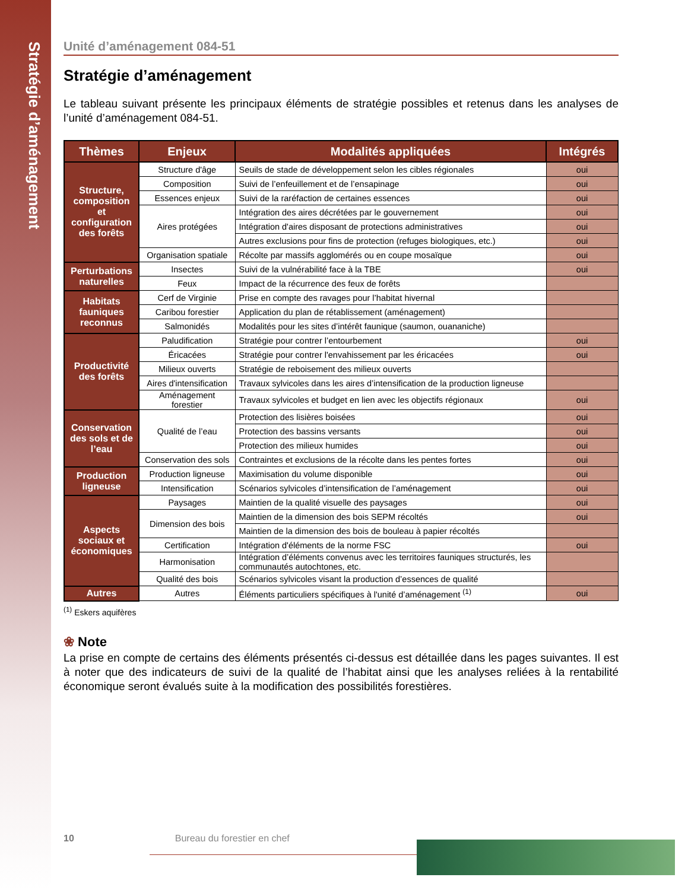Stratégie d’aménagement
Unité d’aménagement 084-51
Stratégie d’aménagement
Le tableau suivant présente les principaux éléments de stratégie possibles et retenus dans les analyses de l’unité d’aménagement 084-51.
| Thèmes | Enjeux | Modalités appliquées | Intégrés |
| --- | --- | --- | --- |
| Structure, composition et configuration des forêts | Structure d'âge | Seuils de stade de développement selon les cibles régionales | oui |
| | Composition | Suivi de l’enfeuillement et de l’ensapinage | oui |
| | Essences enjeux | Suivi de la raréfaction de certaines essences | oui |
| | Aires protégées | Intégration des aires décrétées par le gouvernement | oui |
| | | Intégration d'aires disposant de protections administratives | oui |
| | | Autres exclusions pour fins de protection (refuges biologiques, etc.) | oui |
| | Organisation spatiale | Récolte par massifs agglomérés ou en coupe mosaïque | oui |
| Perturbations naturelles | Insectes | Suivi de la vulnérabilité face à la TBE | oui |
| | Feux | Impact de la récurrence des feux de forêts | |
| Habitats fauniques reconnus | Cerf de Virginie | Prise en compte des ravages pour l’habitat hivernal | |
| | Caribou forestier | Application du plan de rétablissement (aménagement) | |
| | Salmonidés | Modalités pour les sites d’intérêt faunique (saumon, ouananiche) | |
| Productivité des forêts | Paludification | Stratégie pour contrer l’entourbement | oui |
| | Éricacées | Stratégie pour contrer l'envahissement par les éricacées | oui |
| | Milieux ouverts | Stratégie de reboisement des milieux ouverts | |
| | Aires d'intensification | Travaux sylvicoles dans les aires d’intensification de la production ligneuse | |
| | Aménagement forestier | Travaux sylvicoles et budget en lien avec les objectifs régionaux | oui |
| Conservation des sols et de l’eau | Qualité de l’eau | Protection des lisières boisées | oui |
| | | Protection des bassins versants | oui |
| | | Protection des milieux humides | oui |
| | Conservation des sols | Contraintes et exclusions de la récolte dans les pentes fortes | oui |
| Production ligneuse | Production ligneuse | Maximisation du volume disponible | oui |
| | Intensification | Scénarios sylvicoles d’intensification de l’aménagement | oui |
| Aspects sociaux et économiques | Paysages | Maintien de la qualité visuelle des paysages | oui |
| | Dimension des bois | Maintien de la dimension des bois SEPM récoltés | oui |
| | | Maintien de la dimension des bois de bouleau à papier récoltés | |
| | Certification | Intégration d'éléments de la norme FSC | oui |
| | Harmonisation | Intégration d’éléments convenus avec les territoires fauniques structurés, les communautés autochtones, etc. | |
| | Qualité des bois | Scénarios sylvicoles visant la production d’essences de qualité | |
| Autres | Autres | Éléments particuliers spécifiques à l'unité d’aménagement <sup>(1)</sup> | oui |
<sup>(1)</sup> Eskers aquifères
❀ Note
La prise en compte de certains des éléments présentés ci-dessus est détaillée dans les pages suivantes. Il est à noter que des indicateurs de suivi de la qualité de l’habitat ainsi que les analyses reliées à la rentabilité économique seront évalués suite à la modification des possibilités forestières.
10 Bureau du forestier en chef